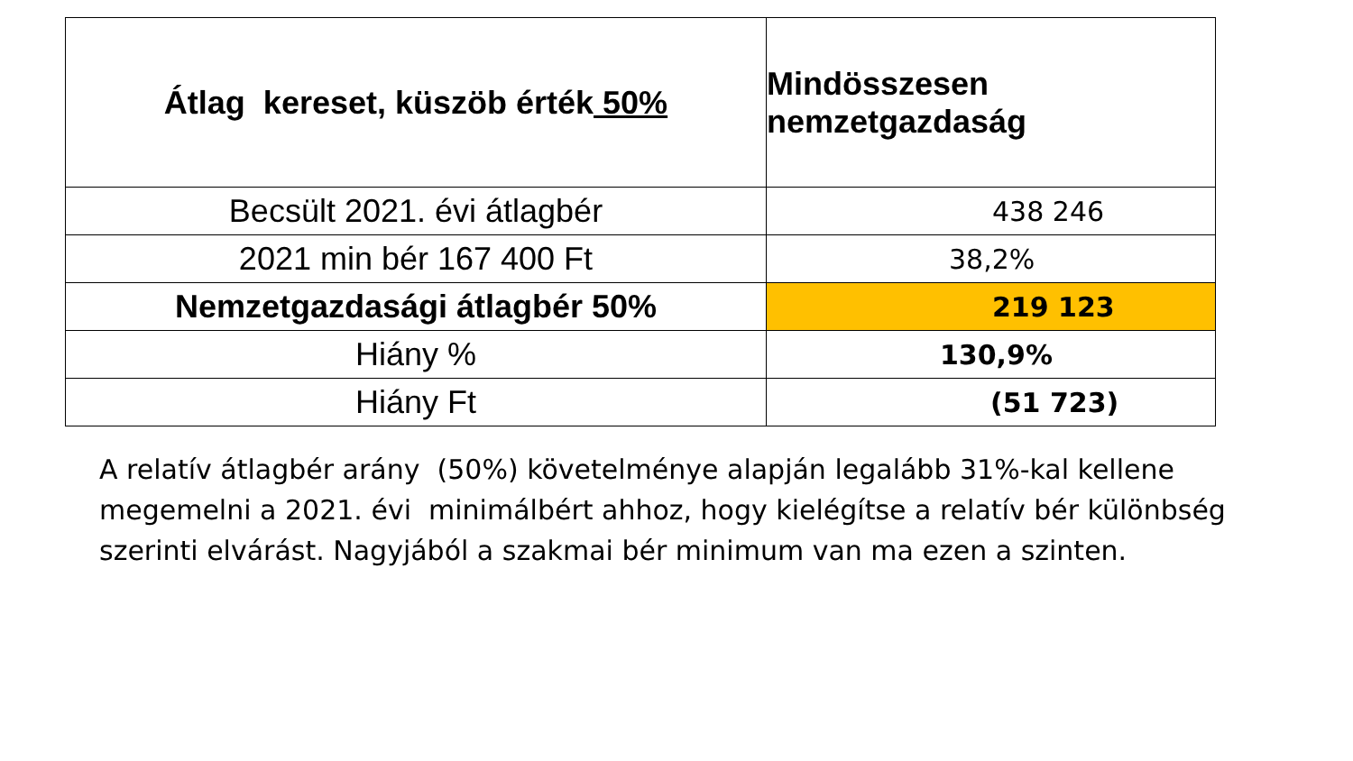| Átlag kereset, küszöb érték 50% | Mindösszesen nemzetgazdaság |
| --- | --- |
| Becsült 2021. évi átlagbér | 438 246 |
| 2021 min bér 167 400 Ft | 38,2% |
| Nemzetgazdasági átlagbér 50% | 219 123 |
| Hiány % | 130,9% |
| Hiány Ft | (51 723) |
A relatív átlagbér arány (50%) követelménye alapján legalább 31%-kal kellene megemelni a 2021. évi minimálbért ahhoz, hogy kielégítse a relatív bér különbség szerinti elvárást. Nagyjából a szakmai bér minimum van ma ezen a szinten.